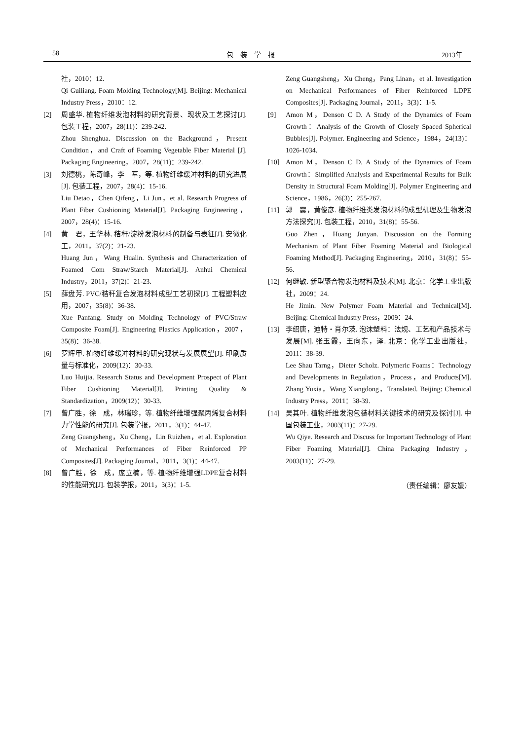58 包　装　学　报 2013年
社，2010：12.
Qi Guiliang. Foam Molding Technology[M]. Beijing: Mechanical Industry Press，2010：12.
[2] 周盛华. 植物纤维发泡材料的研究背景、现状及工艺探讨[J]. 包装工程，2007，28(11)：239-242.
Zhou Shenghua. Discussion on the Background，Present Condition，and Craft of Foaming Vegetable Fiber Material [J]. Packaging Engineering，2007，28(11)：239-242.
[3] 刘德桃，陈奇峰，李　军，等. 植物纤维缓冲材料的研究进展[J]. 包装工程，2007，28(4)：15-16.
Liu Detao，Chen Qifeng，Li Jun，et al. Research Progress of Plant Fiber Cushioning Material[J]. Packaging Engineering，2007，28(4)：15-16.
[4] 黄　君，王华林. 秸秆/淀粉发泡材料的制备与表征[J]. 安徽化工，2011，37(2)：21-23.
Huang Jun，Wang Hualin. Synthesis and Characterization of Foamed Com Straw/Starch Material[J]. Anhui Chemical Industry，2011，37(2)：21-23.
[5] 薛盘芳. PVC/秸秆复合发泡材料成型工艺初探[J]. 工程塑料应用，2007，35(8)：36-38.
Xue Panfang. Study on Molding Technology of PVC/Straw Composite Foam[J]. Engineering Plastics Application，2007，35(8)：36-38.
[6] 罗辉甲. 植物纤维缓冲材料的研究现状与发展展望[J]. 印刷质量与标准化，2009(12)：30-33.
Luo Huijia. Research Status and Development Prospect of Plant Fiber Cushioning Material[J]. Printing Quality & Standardization，2009(12)：30-33.
[7] 曾广胜，徐　成，林瑞珍，等. 植物纤维增强聚丙烯复合材料力学性能的研究[J]. 包装学报，2011，3(1)：44-47.
Zeng Guangsheng，Xu Cheng，Lin Ruizhen，et al. Exploration of Mechanical Performances of Fiber Reinforced PP Composites[J]. Packaging Journal，2011，3(1)：44-47.
[8] 曾广胜，徐　成，庞立楠，等. 植物纤维增强LDPE复合材料的性能研究[J]. 包装学报，2011，3(3)：1-5.
Zeng Guangsheng，Xu Cheng，Pang Linan，et al. Investigation on Mechanical Performances of Fiber Reinforced LDPE Composites[J]. Packaging Journal，2011，3(3)：1-5.
[9] Amon M，Denson C D. A Study of the Dynamics of Foam Growth：Analysis of the Growth of Closely Spaced Spherical Bubbles[J]. Polymer. Engineering and Science，1984，24(13)：1026-1034.
[10] Amon M，Denson C D. A Study of the Dynamics of Foam Growth：Simplified Analysis and Experimental Results for Bulk Density in Structural Foam Molding[J]. Polymer Engineering and Science，1986，26(3)：255-267.
[11] 郭　震，黄俊彦. 植物纤维类发泡材料的成型机理及生物发泡方法探究[J]. 包装工程，2010，31(8)：55-56.
Guo Zhen，Huang Junyan. Discussion on the Forming Mechanism of Plant Fiber Foaming Material and Biological Foaming Method[J]. Packaging Engineering，2010，31(8)：55-56.
[12] 何继敏. 新型聚合物发泡材料及技术[M]. 北京：化学工业出版社，2009：24.
He Jimin. New Polymer Foam Material and Technical[M]. Beijing: Chemical Industry Press，2009：24.
[13] 李绍唐，迪特・肖尔茨. 泡沫塑料：法规、工艺和产品技术与发展[M]. 张玉霞，王向东，译. 北京：化学工业出版社，2011：38-39.
Lee Shau Tarng，Dieter Scholz. Polymeric Foams：Technology and Developments in Regulation，Process，and Products[M]. Zhang Yuxia，Wang Xiangdong，Translated. Beijing: Chemical Industry Press，2011：38-39.
[14] 吴其叶. 植物纤维发泡包装材料关键技术的研究及探讨[J]. 中国包装工业，2003(11)：27-29.
Wu Qiye. Research and Discuss for Important Technology of Plant Fiber Foaming Material[J]. China Packaging Industry，2003(11)：27-29.
（责任编辑：廖友媛）